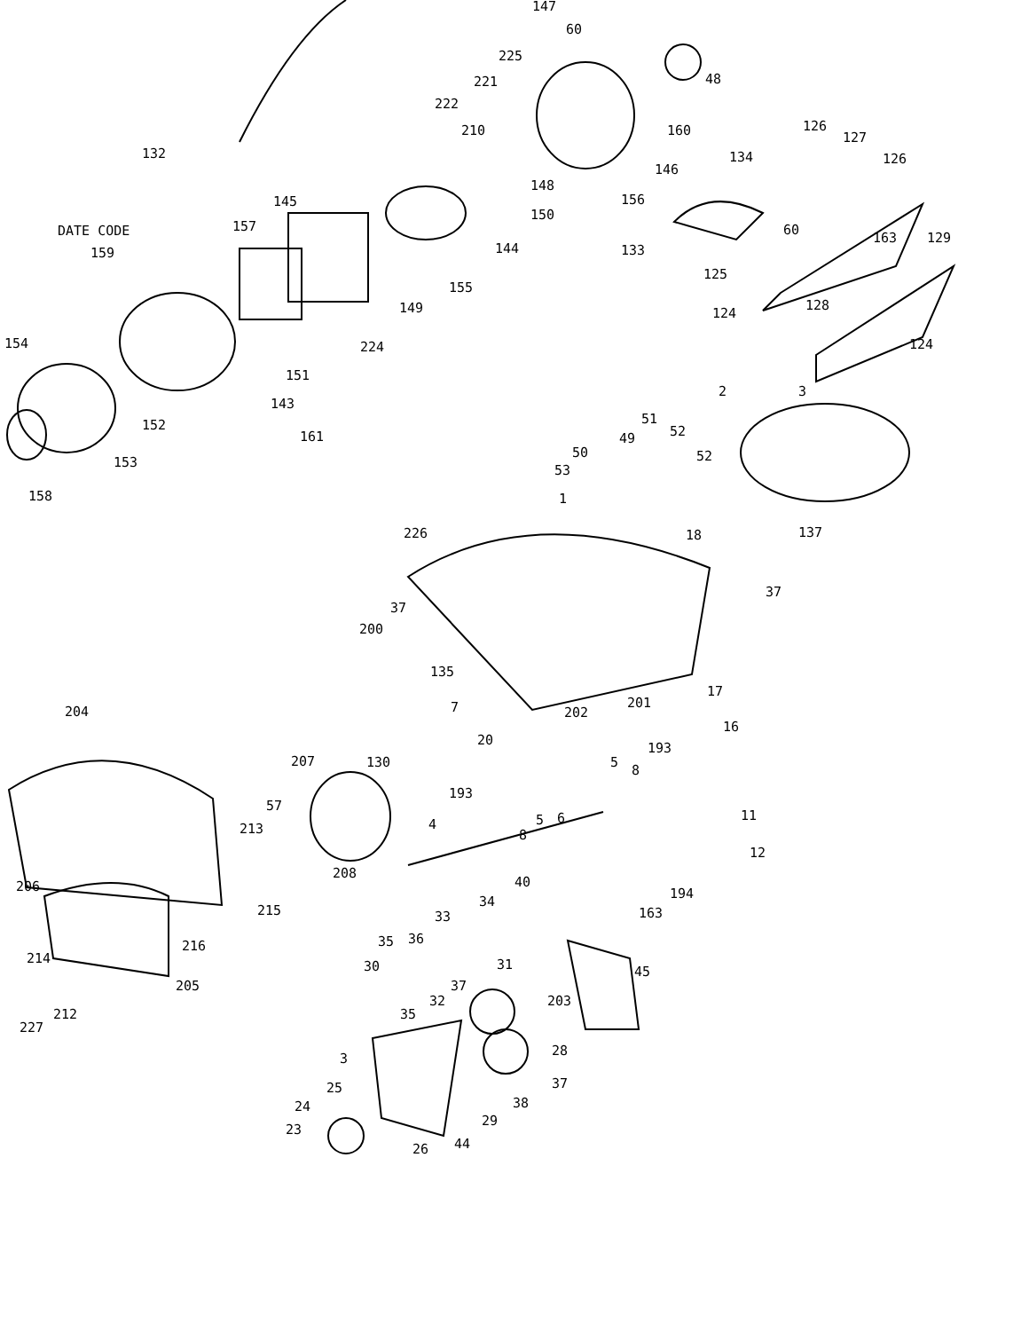147
60
225
221
222
210
48
160
146
126
127
134
126
132
148
156
150
145
133
DATE CODE
157
60
163
129
159
144
155
125
128
149
124
124
154
224
151
143
2
3
152
51
52
161
49
50
52
153
53
158
1
137
226
18
37
37
200
135
202
201
7
17
204
20
16
193
207
130
5
8
193
5
6
57
11
4
8
213
12
208
206
194
40
215
34
163
33
216
35
36
214
45
31
30
37
205
203
35
32
212
227
28
3
37
38
25
24
29
23
26
44